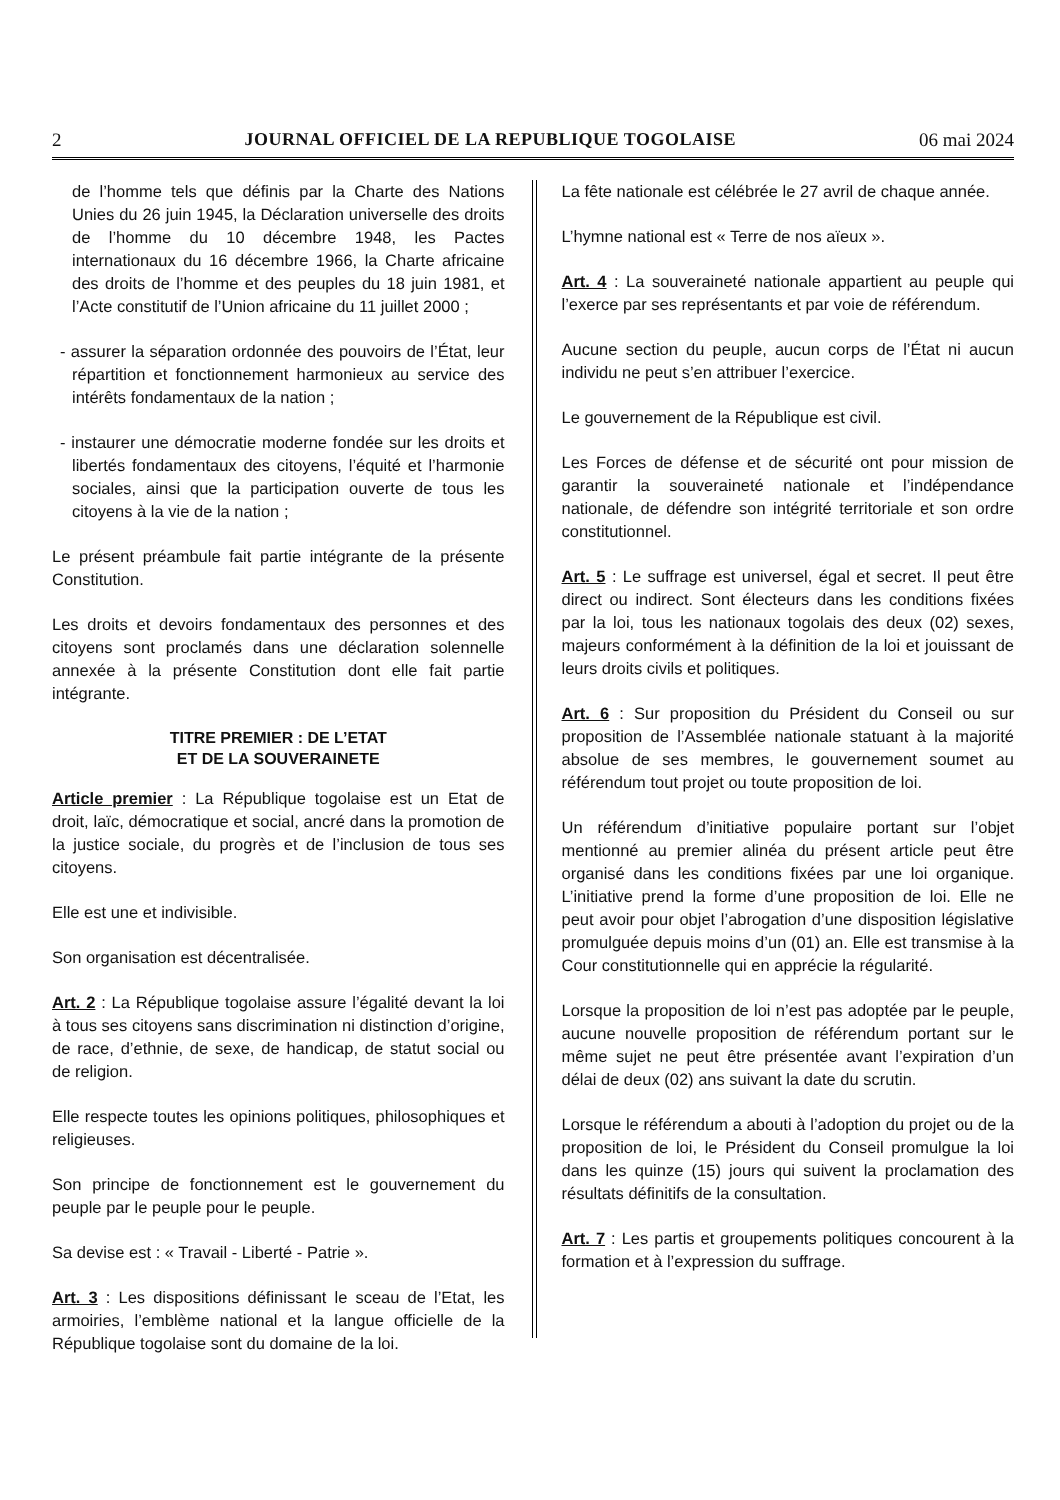2 JOURNAL OFFICIEL DE LA REPUBLIQUE TOGOLAISE 06 mai 2024
de l’homme tels que définis par la Charte des Nations Unies du 26 juin 1945, la Déclaration universelle des droits de l’homme du 10 décembre 1948, les Pactes internationaux du 16 décembre 1966, la Charte africaine des droits de l’homme et des peuples du 18 juin 1981, et l’Acte constitutif de l’Union africaine du 11 juillet 2000 ;
- assurer la séparation ordonnée des pouvoirs de l’État, leur répartition et fonctionnement harmonieux au service des intérêts fondamentaux de la nation ;
- instaurer une démocratie moderne fondée sur les droits et libertés fondamentaux des citoyens, l’équité et l’harmonie sociales, ainsi que la participation ouverte de tous les citoyens à la vie de la nation ;
Le présent préambule fait partie intégrante de la présente Constitution.
Les droits et devoirs fondamentaux des personnes et des citoyens sont proclamés dans une déclaration solennelle annexée à la présente Constitution dont elle fait partie intégrante.
TITRE PREMIER : DE L’ETAT
ET DE LA SOUVERAINETE
Article premier : La République togolaise est un Etat de droit, laïc, démocratique et social, ancré dans la promotion de la justice sociale, du progrès et de l’inclusion de tous ses citoyens.
Elle est une et indivisible.
Son organisation est décentralisée.
Art. 2 : La République togolaise assure l’égalité devant la loi à tous ses citoyens sans discrimination ni distinction d’origine, de race, d’ethnie, de sexe, de handicap, de statut social ou de religion.
Elle respecte toutes les opinions politiques, philosophiques et religieuses.
Son principe de fonctionnement est le gouvernement du peuple par le peuple pour le peuple.
Sa devise est : « Travail - Liberté - Patrie ».
Art. 3 : Les dispositions définissant le sceau de l’Etat, les armoiries, l’emblème national et la langue officielle de la République togolaise sont du domaine de la loi.
La fête nationale est célébrée le 27 avril de chaque année.
L’hymne national est « Terre de nos aïeux ».
Art. 4 : La souveraineté nationale appartient au peuple qui l’exerce par ses représentants et par voie de référendum.
Aucune section du peuple, aucun corps de l’État ni aucun individu ne peut s’en attribuer l’exercice.
Le gouvernement de la République est civil.
Les Forces de défense et de sécurité ont pour mission de garantir la souveraineté nationale et l’indépendance nationale, de défendre son intégrité territoriale et son ordre constitutionnel.
Art. 5 : Le suffrage est universel, égal et secret. Il peut être direct ou indirect. Sont électeurs dans les conditions fixées par la loi, tous les nationaux togolais des deux (02) sexes, majeurs conformément à la définition de la loi et jouissant de leurs droits civils et politiques.
Art. 6 : Sur proposition du Président du Conseil ou sur proposition de l’Assemblée nationale statuant à la majorité absolue de ses membres, le gouvernement soumet au référendum tout projet ou toute proposition de loi.
Un référendum d’initiative populaire portant sur l’objet mentionné au premier alinéa du présent article peut être organisé dans les conditions fixées par une loi organique. L’initiative prend la forme d’une proposition de loi. Elle ne peut avoir pour objet l’abrogation d’une disposition législative promulguée depuis moins d’un (01) an. Elle est transmise à la Cour constitutionnelle qui en apprécie la régularité.
Lorsque la proposition de loi n’est pas adoptée par le peuple, aucune nouvelle proposition de référendum portant sur le même sujet ne peut être présentée avant l’expiration d’un délai de deux (02) ans suivant la date du scrutin.
Lorsque le référendum a abouti à l’adoption du projet ou de la proposition de loi, le Président du Conseil promulgue la loi dans les quinze (15) jours qui suivent la proclamation des résultats définitifs de la consultation.
Art. 7 : Les partis et groupements politiques concourent à la formation et à l’expression du suffrage.